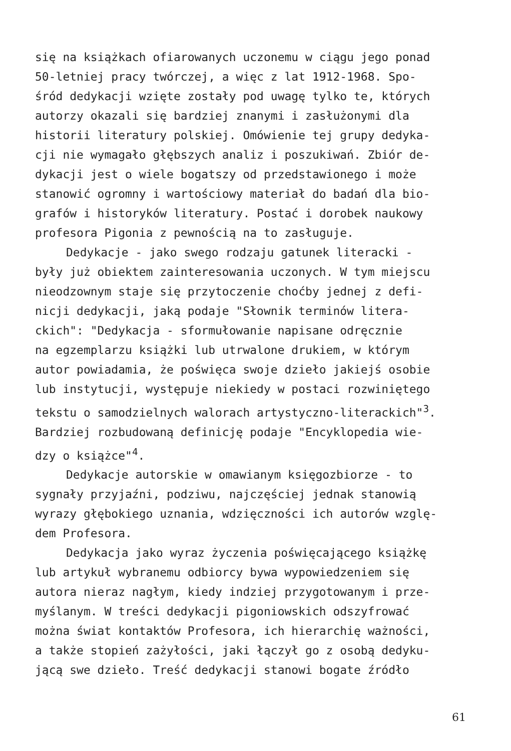się na książkach ofiarowanych uczonemu w ciągu jego ponad
50-letniej pracy twórczej, a więc z lat 1912-1968. Spo-
śród dedykacji wzięte zostały pod uwagę tylko te, których
autorzy okazali się bardziej znanymi i zasłużonymi dla
historii literatury polskiej. Omówienie tej grupy dedyka-
cji nie wymagało głębszych analiz i poszukiwań. Zbiór de-
dykacji jest o wiele bogatszy od przedstawionego i może
stanowić ogromny i wartościowy materiał do badań dla bio-
grafów i historyków literatury. Postać i dorobek naukowy
profesora Pigonia z pewnością na to zasługuje.
Dedykacje - jako swego rodzaju gatunek literacki -
były już obiektem zainteresowania uczonych. W tym miejscu
nieodzownym staje się przytoczenie choćby jednej z defi-
nicji dedykacji, jaką podaje "Słownik terminów litera-
ckich": "Dedykacja - sformułowanie napisane odręcznie
na egzemplarzu książki lub utrwalone drukiem, w którym
autor powiadamia, że poświęca swoje dzieło jakiejś osobie
lub instytucji, występuje niekiedy w postaci rozwiniętego
tekstu o samodzielnych walorach artystyczno-literackich"<sup>3</sup>.
Bardziej rozbudowaną definicję podaje "Encyklopedia wie-
dzy o książce"<sup>4</sup>.
Dedykacje autorskie w omawianym księgozbiorze - to
sygnały przyjaźni, podziwu, najczęściej jednak stanowią
wyrazy głębokiego uznania, wdzięczności ich autorów wzglę-
dem Profesora.
Dedykacja jako wyraz życzenia poświęcającego książkę
lub artykuł wybranemu odbiorcy bywa wypowiedzeniem się
autora nieraz nagłym, kiedy indziej przygotowanym i prze-
myślanym. W treści dedykacji pigoniowskich odszyfrować
można świat kontaktów Profesora, ich hierarchię ważności,
a także stopień zażyłości, jaki łączył go z osobą dedyku-
jącą swe dzieło. Treść dedykacji stanowi bogate źródło
61